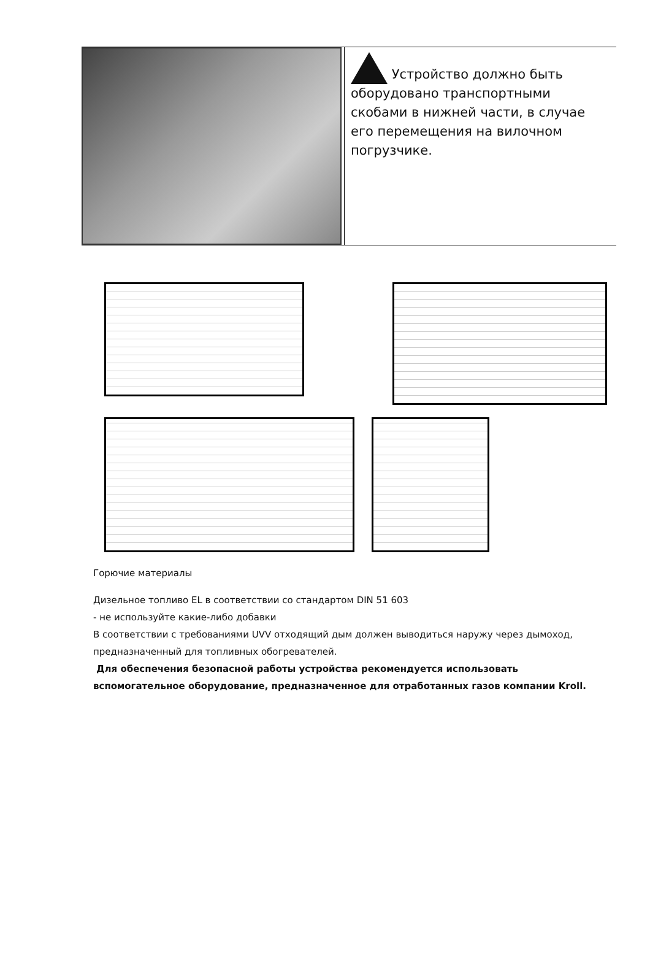| | Устройство должно быть оборудовано транспортными скобами в нижней части, в случае его перемещения на вилочном погрузчике. |
Горючие материалы
Дизельное топливо EL в соответствии со стандартом DIN 51 603
- не используйте какие-либо добавки
В соответствии с требованиями UVV отходящий дым должен выводиться наружу через дымоход, предназначенный для топливных обогревателей.
Для обеспечения безопасной работы устройства рекомендуется использовать вспомогательное оборудование, предназначенное для отработанных газов компании Kroll.